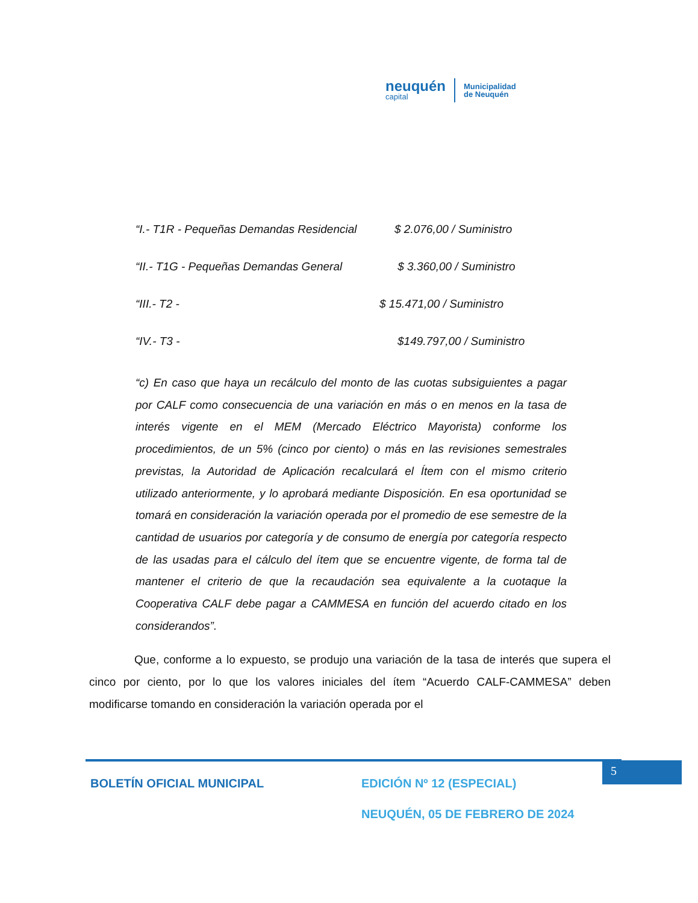neuquén
capital
Municipalidad
de Neuquén
“I.- T1R - Pequeñas Demandas Residencial $ 2.076,00 / Suministro
“II.- T1G - Pequeñas Demandas General $ 3.360,00 / Suministro
“III.- T2 - $ 15.471,00 / Suministro
“IV.- T3 - $149.797,00 / Suministro
“c) En caso que haya un recálculo del monto de las cuotas subsiguientes a pagar por CALF como consecuencia de una variación en más o en menos en la tasa de interés vigente en el MEM (Mercado Eléctrico Mayorista) conforme los procedimientos, de un 5% (cinco por ciento) o más en las revisiones semestrales previstas, la Autoridad de Aplicación recalculará el Ítem con el mismo criterio utilizado anteriormente, y lo aprobará mediante Disposición. En esa oportunidad se tomará en consideración la variación operada por el promedio de ese semestre de la cantidad de usuarios por categoría y de consumo de energía por categoría respecto de las usadas para el cálculo del ítem que se encuentre vigente, de forma tal de mantener el criterio de que la recaudación sea equivalente a la cuotaque la Cooperativa CALF debe pagar a CAMMESA en función del acuerdo citado en los considerandos”.
Que, conforme a lo expuesto, se produjo una variación de la tasa de interés que supera el cinco por ciento, por lo que los valores iniciales del ítem “Acuerdo CALF-CAMMESA” deben modificarse tomando en consideración la variación operada por el
5
BOLETÍN OFICIAL MUNICIPAL
EDICIÓN Nº 12 (ESPECIAL)
NEUQUÉN, 05 DE FEBRERO DE 2024